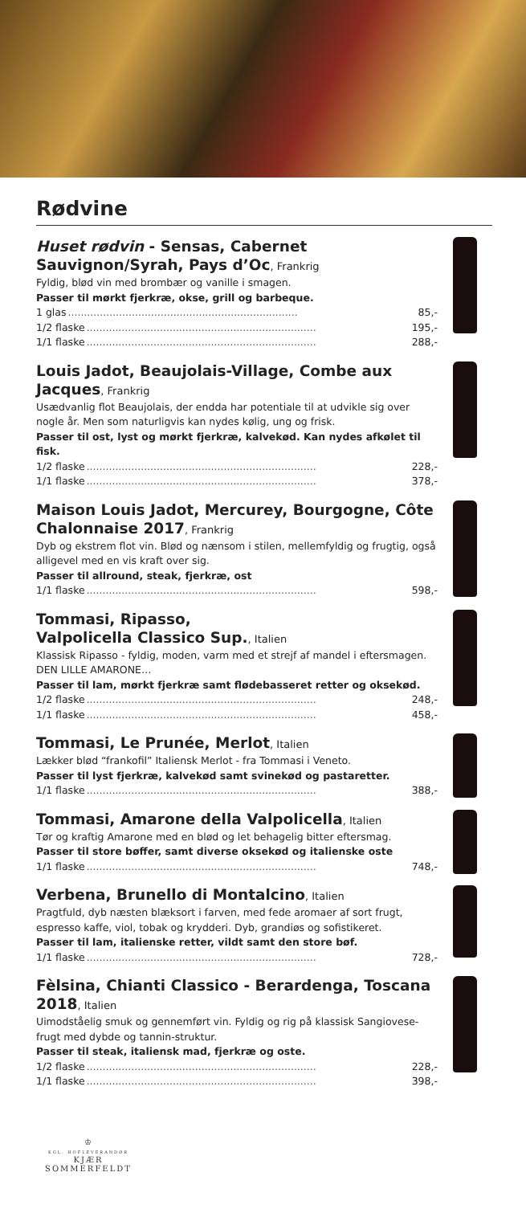Rødvine
Huset rødvin - Sensas, Cabernet Sauvignon/Syrah, Pays d’Oc, Frankrig
Fyldig, blød vin med brombær og vanille i smagen.
Passer til mørkt fjerkræ, okse, grill og barbeque.
1 glas........................................................................ 85,-
1/2 flaske........................................................................ 195,-
1/1 flaske........................................................................ 288,-
Louis Jadot, Beaujolais-Village, Combe aux Jacques, Frankrig
Usædvanlig flot Beaujolais, der endda har potentiale til at udvikle sig over nogle år. Men som naturligvis kan nydes kølig, ung og frisk.
Passer til ost, lyst og mørkt fjerkræ, kalvekød. Kan nydes afkølet til fisk.
1/2 flaske........................................................................ 228,-
1/1 flaske........................................................................ 378,-
Maison Louis Jadot, Mercurey, Bourgogne, Côte Chalonnaise 2017, Frankrig
Dyb og ekstrem flot vin. Blød og nænsom i stilen, mellemfyldig og frugtig, også alligevel med en vis kraft over sig.
Passer til allround, steak, fjerkræ, ost
1/1 flaske........................................................................ 598,-
Tommasi, Ripasso,
Valpolicella Classico Sup., Italien
Klassisk Ripasso - fyldig, moden, varm med et strejf af mandel i eftersmagen. DEN LILLE AMARONE…
Passer til lam, mørkt fjerkræ samt flødebasseret retter og oksekød.
1/2 flaske........................................................................ 248,-
1/1 flaske........................................................................ 458,-
Tommasi, Le Prunée, Merlot, Italien
Lækker blød “frankofil” Italiensk Merlot - fra Tommasi i Veneto.
Passer til lyst fjerkræ, kalvekød samt svinekød og pastaretter.
1/1 flaske........................................................................ 388,-
Tommasi, Amarone della Valpolicella, Italien
Tør og kraftig Amarone med en blød og let behagelig bitter eftersmag.
Passer til store bøffer, samt diverse oksekød og italienske oste
1/1 flaske........................................................................ 748,-
Verbena, Brunello di Montalcino, Italien
Pragtfuld, dyb næsten blæksort i farven, med fede aromaer af sort frugt, espresso kaffe, viol, tobak og krydderi. Dyb, grandiøs og sofistikeret.
Passer til lam, italienske retter, vildt samt den store bøf.
1/1 flaske........................................................................ 728,-
Fèlsina, Chianti Classico - Berardenga, Toscana 2018, Italien
Uimodståelig smuk og gennemført vin. Fyldig og rig på klassisk Sangiovese-frugt med dybde og tannin-struktur.
Passer til steak, italiensk mad, fjerkræ og oste.
1/2 flaske........................................................................ 228,-
1/1 flaske........................................................................ 398,-
♔
KGL. HOFLEVERANDØR
KJÆR SOMMERFELDT